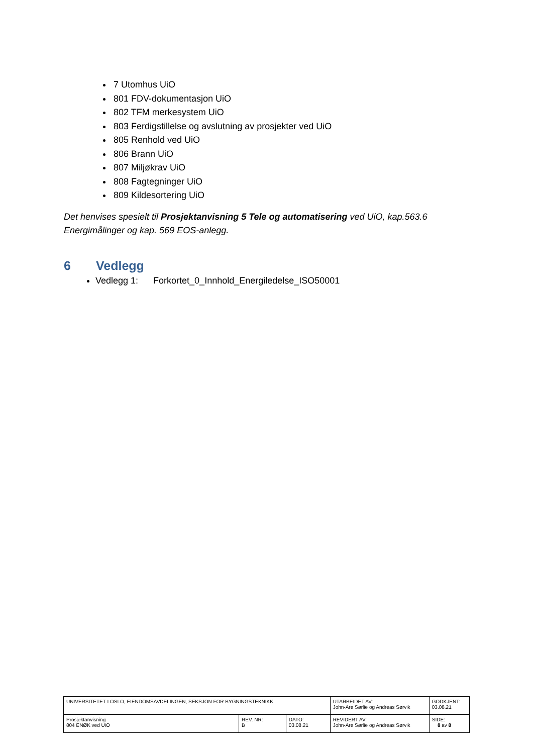7 Utomhus UiO
801 FDV-dokumentasjon UiO
802 TFM merkesystem UiO
803 Ferdigstillelse og avslutning av prosjekter ved UiO
805 Renhold ved UiO
806 Brann UiO
807 Miljøkrav UiO
808 Fagtegninger UiO
809 Kildesortering UiO
Det henvises spesielt til Prosjektanvisning 5 Tele og automatisering ved UiO, kap.563.6 Energimålinger og kap. 569 EOS-anlegg.
6 Vedlegg
Vedlegg 1: Forkortet_0_Innhold_Energiledelse_ISO50001
| UNIVERSITETET I OSLO, EIENDOMSAVDELINGEN, SEKSJON FOR BYGNINGSTEKNIKK | | | UTARBEIDET AV: John-Are Sørlie og Andreas Sørvik | GODKJENT: 03.08.21 |
| Prosjektanvisning 804 ENØK ved UiO | REV. NR: B | DATO: 03.08.21 | REVIDERT AV: John-Are Sørlie og Andreas Sørvik | SIDE: 8 av 8 |